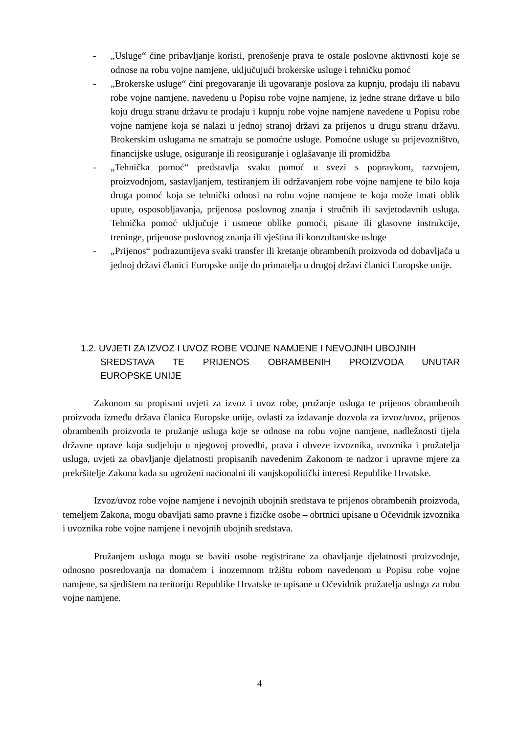- „Usluge“ čine pribavljanje koristi, prenošenje prava te ostale poslovne aktivnosti koje se odnose na robu vojne namjene, uključujući brokerske usluge i tehničku pomoć
- „Brokerske usluge“ čini pregovaranje ili ugovaranje poslova za kupnju, prodaju ili nabavu robe vojne namjene, navedenu u Popisu robe vojne namjene, iz jedne strane države u bilo koju drugu stranu državu te prodaju i kupnju robe vojne namjene navedene u Popisu robe vojne namjene koja se nalazi u jednoj stranoj državi za prijenos u drugu stranu državu. Brokerskim uslugama ne smatraju se pomoćne usluge. Pomoćne usluge su prijevozništvo, financijske usluge, osiguranje ili reosiguranje i oglašavanje ili promidžba
- „Tehnička pomoć“ predstavlja svaku pomoć u svezi s popravkom, razvojem, proizvodnjom, sastavljanjem, testiranjem ili održavanjem robe vojne namjene te bilo koja druga pomoć koja se tehnički odnosi na robu vojne namjene te koja može imati oblik upute, osposobljavanja, prijenosa poslovnog znanja i stručnih ili savjetodavnih usluga. Tehnička pomoć uključuje i usmene oblike pomoći, pisane ili glasovne instrukcije, treninge, prijenose poslovnog znanja ili vještina ili konzultantske usluge
- „Prijenos“ podrazumijeva svaki transfer ili kretanje obrambenih proizvoda od dobavljača u jednoj državi članici Europske unije do primatelja u drugoj državi članici Europske unije.
1.2. UVJETI ZA IZVOZ I UVOZ ROBE VOJNE NAMJENE I NEVOJNIH UBOJNIH
SREDSTAVA TE PRIJENOS OBRAMBENIH PROIZVODA UNUTAR
EUROPSKE UNIJE
Zakonom su propisani uvjeti za izvoz i uvoz robe, pružanje usluga te prijenos obrambenih proizvoda između država članica Europske unije, ovlasti za izdavanje dozvola za izvoz/uvoz, prijenos obrambenih proizvoda te pružanje usluga koje se odnose na robu vojne namjene, nadležnosti tijela državne uprave koja sudjeluju u njegovoj provedbi, prava i obveze izvoznika, uvoznika i pružatelja usluga, uvjeti za obavljanje djelatnosti propisanih navedenim Zakonom te nadzor i upravne mjere za prekršitelje Zakona kada su ugroženi nacionalni ili vanjskopolitički interesi Republike Hrvatske.
Izvoz/uvoz robe vojne namjene i nevojnih ubojnih sredstava te prijenos obrambenih proizvoda, temeljem Zakona, mogu obavljati samo pravne i fizičke osobe – obrtnici upisane u Očevidnik izvoznika i uvoznika robe vojne namjene i nevojnih ubojnih sredstava.
Pružanjem usluga mogu se baviti osobe registrirane za obavljanje djelatnosti proizvodnje, odnosno posredovanja na domaćem i inozemnom tržištu robom navedenom u Popisu robe vojne namjene, sa sjedištem na teritoriju Republike Hrvatske te upisane u Očevidnik pružatelja usluga za robu vojne namjene.
4